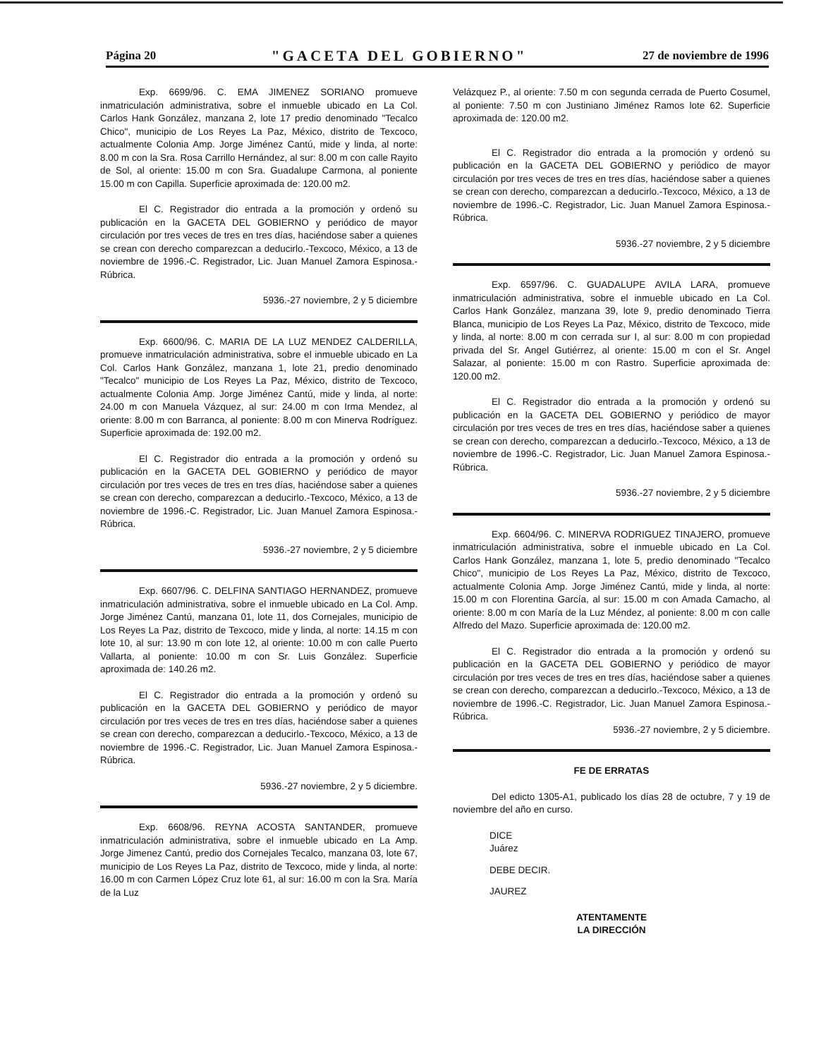Página 20 "GACETA DEL GOBIERNO" 27 de noviembre de 1996
Exp. 6699/96. C. EMA JIMENEZ SORIANO promueve inmatriculación administrativa, sobre el inmueble ubicado en La Col. Carlos Hank González, manzana 2, lote 17 predio denominado "Tecalco Chico", municipio de Los Reyes La Paz, México, distrito de Texcoco, actualmente Colonia Amp. Jorge Jiménez Cantú, mide y linda, al norte: 8.00 m con la Sra. Rosa Carrillo Hernández, al sur: 8.00 m con calle Rayito de Sol, al oriente: 15.00 m con Sra. Guadalupe Carmona, al poniente 15.00 m con Capilla. Superficie aproximada de: 120.00 m2.
El C. Registrador dio entrada a la promoción y ordenó su publicación en la GACETA DEL GOBIERNO y periódico de mayor circulación por tres veces de tres en tres días, haciéndose saber a quienes se crean con derecho comparezcan a deducirlo.-Texcoco, México, a 13 de noviembre de 1996.-C. Registrador, Lic. Juan Manuel Zamora Espinosa.-Rúbrica.
5936.-27 noviembre, 2 y 5 diciembre
Exp. 6600/96. C. MARIA DE LA LUZ MENDEZ CALDERILLA, promueve inmatriculación administrativa, sobre el inmueble ubicado en La Col. Carlos Hank González, manzana 1, lote 21, predio denominado "Tecalco" municipio de Los Reyes La Paz, México, distrito de Texcoco, actualmente Colonia Amp. Jorge Jiménez Cantú, mide y linda, al norte: 24.00 m con Manuela Vázquez, al sur: 24.00 m con Irma Mendez, al oriente: 8.00 m con Barranca, al poniente: 8.00 m con Minerva Rodríguez. Superficie aproximada de: 192.00 m2.
El C. Registrador dio entrada a la promoción y ordenó su publicación en la GACETA DEL GOBIERNO y periódico de mayor circulación por tres veces de tres en tres días, haciéndose saber a quienes se crean con derecho, comparezcan a deducirlo.-Texcoco, México, a 13 de noviembre de 1996.-C. Registrador, Lic. Juan Manuel Zamora Espinosa.-Rúbrica.
5936.-27 noviembre, 2 y 5 diciembre
Exp. 6607/96. C. DELFINA SANTIAGO HERNANDEZ, promueve inmatriculación administrativa, sobre el inmueble ubicado en La Col. Amp. Jorge Jiménez Cantú, manzana 01, lote 11, dos Cornejales, municipio de Los Reyes La Paz, distrito de Texcoco, mide y linda, al norte: 14.15 m con lote 10, al sur: 13.90 m con lote 12, al oriente: 10.00 m con calle Puerto Vallarta, al poniente: 10.00 m con Sr. Luis González. Superficie aproximada de: 140.26 m2.
El C. Registrador dio entrada a la promoción y ordenó su publicación en la GACETA DEL GOBIERNO y periódico de mayor circulación por tres veces de tres en tres días, haciéndose saber a quienes se crean con derecho, comparezcan a deducirlo.-Texcoco, México, a 13 de noviembre de 1996.-C. Registrador, Lic. Juan Manuel Zamora Espinosa.-Rúbrica.
5936.-27 noviembre, 2 y 5 diciembre.
Exp. 6608/96. REYNA ACOSTA SANTANDER, promueve inmatriculación administrativa, sobre el inmueble ubicado en La Amp. Jorge Jimenez Cantú, predio dos Cornejales Tecalco, manzana 03, lote 67, municipio de Los Reyes La Paz, distrito de Texcoco, mide y linda, al norte: 16.00 m con Carmen López Cruz lote 61, al sur: 16.00 m con la Sra. María de la Luz
Velázquez P., al oriente: 7.50 m con segunda cerrada de Puerto Cosumel, al poniente: 7.50 m con Justiniano Jiménez Ramos lote 62. Superficie aproximada de: 120.00 m2.
El C. Registrador dio entrada a la promoción y ordenó su publicación en la GACETA DEL GOBIERNO y periódico de mayor circulación por tres veces de tres en tres días, haciéndose saber a quienes se crean con derecho, comparezcan a deducirlo.-Texcoco, México, a 13 de noviembre de 1996.-C. Registrador, Lic. Juan Manuel Zamora Espinosa.-Rúbrica.
5936.-27 noviembre, 2 y 5 diciembre
Exp. 6597/96. C. GUADALUPE AVILA LARA, promueve inmatriculación administrativa, sobre el inmueble ubicado en La Col. Carlos Hank González, manzana 39, lote 9, predio denominado Tierra Blanca, municipio de Los Reyes La Paz, México, distrito de Texcoco, mide y linda, al norte: 8.00 m con cerrada sur I, al sur: 8.00 m con propiedad privada del Sr. Angel Gutiérrez, al oriente: 15.00 m con el Sr. Angel Salazar, al poniente: 15.00 m con Rastro. Superficie aproximada de: 120.00 m2.
El C. Registrador dio entrada a la promoción y ordenó su publicación en la GACETA DEL GOBIERNO y periódico de mayor circulación por tres veces de tres en tres días, haciéndose saber a quienes se crean con derecho, comparezcan a deducirlo.-Texcoco, México, a 13 de noviembre de 1996.-C. Registrador, Lic. Juan Manuel Zamora Espinosa.-Rúbrica.
5936.-27 noviembre, 2 y 5 diciembre
Exp. 6604/96. C. MINERVA RODRIGUEZ TINAJERO, promueve inmatriculación administrativa, sobre el inmueble ubicado en La Col. Carlos Hank González, manzana 1, lote 5, predio denominado "Tecalco Chico", municipio de Los Reyes La Paz, México, distrito de Texcoco, actualmente Colonia Amp. Jorge Jiménez Cantú, mide y linda, al norte: 15.00 m con Florentina García, al sur: 15.00 m con Amada Camacho, al oriente: 8.00 m con María de la Luz Méndez, al poniente: 8.00 m con calle Alfredo del Mazo. Superficie aproximada de: 120.00 m2.
El C. Registrador dio entrada a la promoción y ordenó su publicación en la GACETA DEL GOBIERNO y periódico de mayor circulación por tres veces de tres en tres días, haciéndose saber a quienes se crean con derecho, comparezcan a deducirlo.-Texcoco, México, a 13 de noviembre de 1996.-C. Registrador, Lic. Juan Manuel Zamora Espinosa.-Rúbrica.
5936.-27 noviembre, 2 y 5 diciembre.
FE DE ERRATAS
Del edicto 1305-A1, publicado los días 28 de octubre, 7 y 19 de noviembre del año en curso.
DICE
Juárez
DEBE DECIR.
JAUREZ
ATENTAMENTE
LA DIRECCIÓN